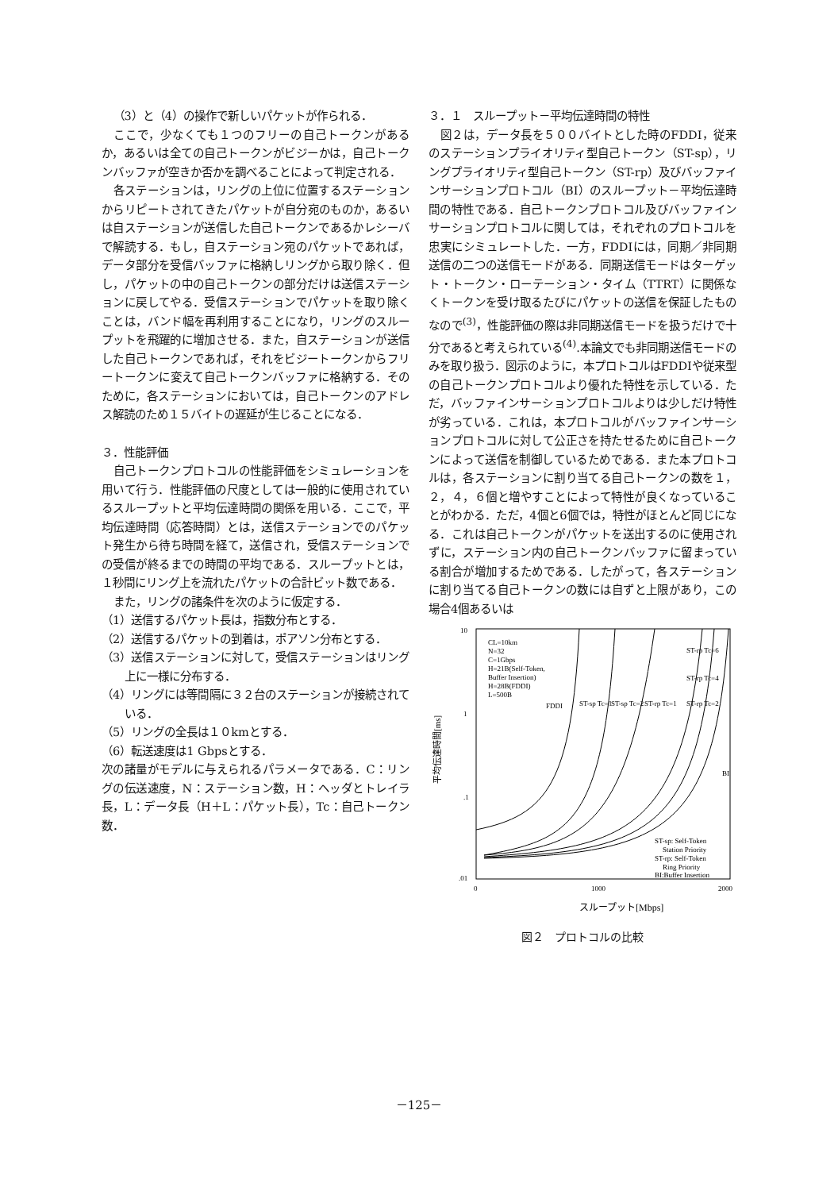（3）と（4）の操作で新しいパケットが作られる．
ここで，少なくても１つのフリーの自己トークンがあるか，あるいは全ての自己トークンがビジーかは，自己トークンバッファが空きか否かを調べることによって判定される．
各ステーションは，リングの上位に位置するステーションからリピートされてきたパケットが自分宛のものか，あるいは自ステーションが送信した自己トークンであるかレシーバで解読する．もし，自ステーション宛のパケットであれば，データ部分を受信バッファに格納しリングから取り除く．但し，パケットの中の自己トークンの部分だけは送信ステーションに戻してやる．受信ステーションでパケットを取り除くことは，バンド幅を再利用することになり，リングのスループットを飛躍的に増加させる．また，自ステーションが送信した自己トークンであれば，それをビジートークンからフリートークンに変えて自己トークンバッファに格納する．そのために，各ステーションにおいては，自己トークンのアドレス解読のため１５バイトの遅延が生じることになる．
３．性能評価
自己トークンプロトコルの性能評価をシミュレーションを用いて行う．性能評価の尺度としては一般的に使用されているスループットと平均伝達時間の関係を用いる．ここで，平均伝達時間（応答時間）とは，送信ステーションでのパケット発生から待ち時間を経て，送信され，受信ステーションでの受信が終るまでの時間の平均である．スループットとは，１秒間にリング上を流れたパケットの合計ビット数である．
また，リングの諸条件を次のように仮定する．
（1）送信するパケット長は，指数分布とする．
（2）送信するパケットの到着は，ポアソン分布とする．
（3）送信ステーションに対して，受信ステーションはリング上に一様に分布する．
（4）リングには等間隔に３２台のステーションが接続されている．
（5）リングの全長は１０kmとする．
（6）転送速度は1 Gbpsとする．
次の諸量がモデルに与えられるパラメータである．C：リングの伝送速度，N：ステーション数，H：ヘッダとトレイラ長，L：データ長（H＋L：パケット長），Tc：自己トークン数．
３．１　スループット－平均伝達時間の特性
図２は，データ長を５００バイトとした時のFDDI，従来のステーションプライオリティ型自己トークン（ST-sp），リングプライオリティ型自己トークン（ST-rp）及びバッファインサーションプロトコル（BI）のスループット－平均伝達時間の特性である．自己トークンプロトコル及びバッファインサーションプロトコルに関しては，それぞれのプロトコルを忠実にシミュレートした．一方，FDDIには，同期／非同期送信の二つの送信モードがある．同期送信モードはターゲット・トークン・ローテーション・タイム（TTRT）に関係なくトークンを受け取るたびにパケットの送信を保証したものなので<sup>(3)</sup>，性能評価の際は非同期送信モードを扱うだけで十分であると考えられている<sup>(4)</sup>.本論文でも非同期送信モードのみを取り扱う．図示のように，本プロトコルはFDDIや従来型の自己トークンプロトコルより優れた特性を示している．ただ，バッファインサーションプロトコルよりは少しだけ特性が劣っている．これは，本プロトコルがバッファインサーションプロトコルに対して公正さを持たせるために自己トークンによって送信を制御しているためである．また本プロトコルは，各ステーションに割り当てる自己トークンの数を１，２，４，６個と増やすことによって特性が良くなっていることがわかる．ただ，4個と6個では，特性がほとんど同じになる．これは自己トークンがパケットを送出するのに使用されずに，ステーション内の自己トークンバッファに留まっている割合が増加するためである．したがって，各ステーションに割り当てる自己トークンの数には自ずと上限があり，この場合4個あるいは
10
1
.1
.01
0
1000
2000
平均伝達時間[ms]
CL=10km
N=32
C=1Gbps
H=21B(Self-Token,
Buffer Insertion)
H=28B(FDDI)
L=500B
FDDI
ST-sp Tc=1
ST-sp Tc=2
ST-rp Tc=1
ST-rp Tc=2
ST-rp Tc=6
ST-rp Tc=4
BI
ST-sp: Self-Token
Station Priority
ST-rp: Self-Token
Ring Priority
BI:Buffer Insertion
スループット[Mbps]
図２　プロトコルの比較
－125－